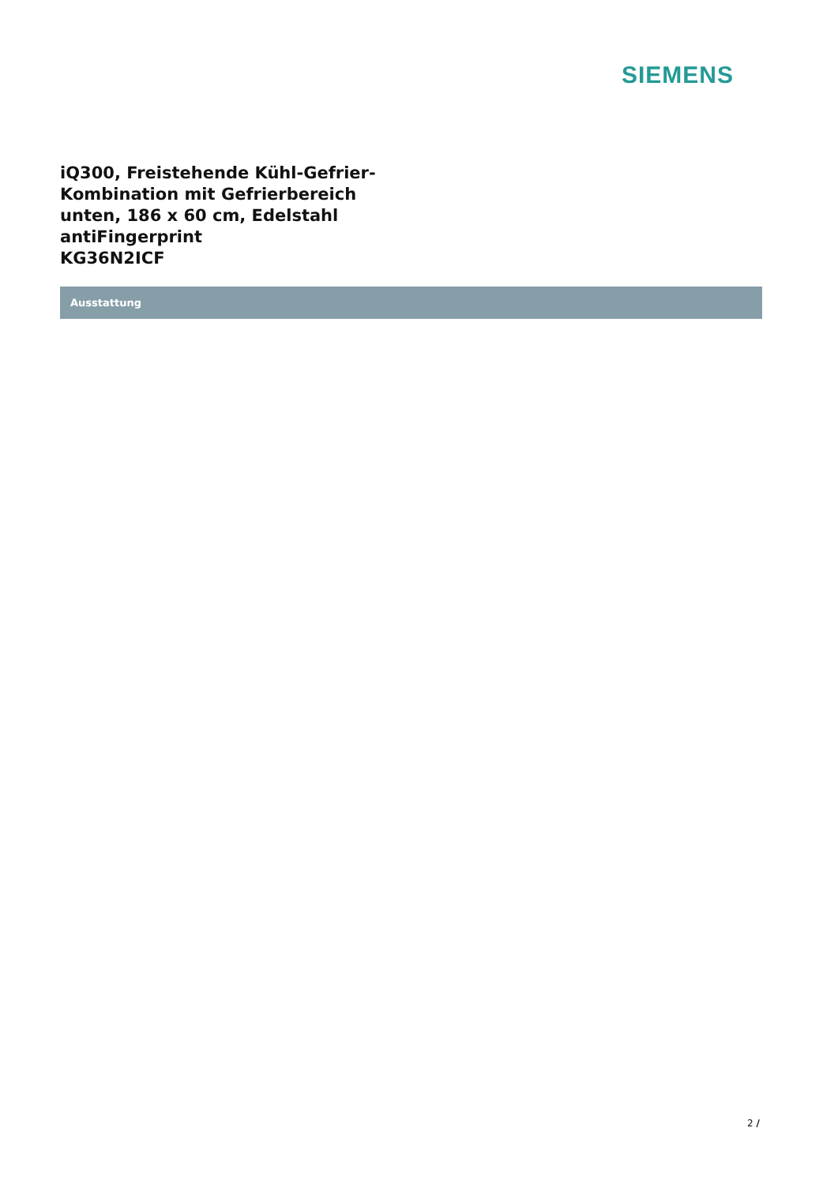SIEMENS
iQ300, Freistehende Kühl-Gefrier-Kombination mit Gefrierbereich unten, 186 x 60 cm, Edelstahl antiFingerprint
KG36N2ICF
Ausstattung
2 /